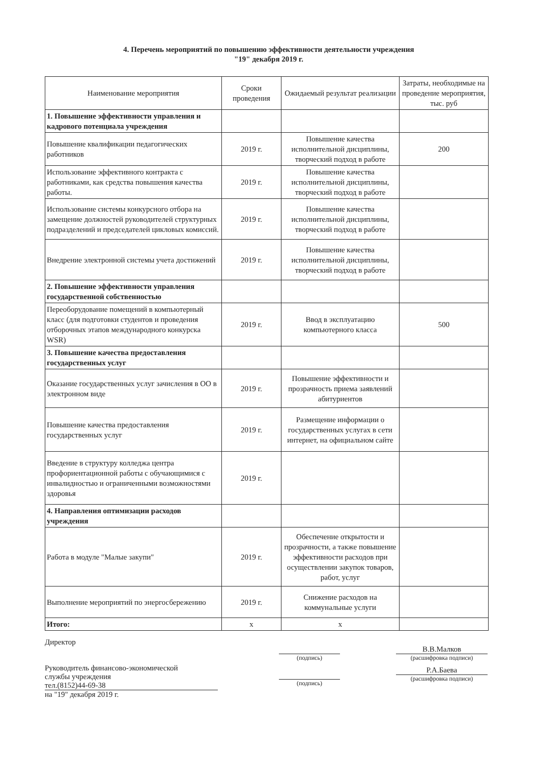4. Перечень мероприятий по повышению эффективности деятельности учреждения
"19" декабря 2019 г.
| Наименование мероприятия | Сроки проведения | Ожидаемый результат реализации | Затраты, необходимые на проведение мероприятия, тыс. руб |
| --- | --- | --- | --- |
| 1. Повышение эффективности управления и кадрового потенциала учреждения | | | |
| Повышение квалификации педагогических работников | 2019 г. | Повышение качества исполнительной дисциплины, творческий подход в работе | 200 |
| Использование эффективного контракта с работниками, как средства повышения качества работы. | 2019 г. | Повышение качества исполнительной дисциплины, творческий подход в работе | |
| Использование системы конкурсного отбора на замещение должностей руководителей структурных подразделений и председателей цикловых комиссий. | 2019 г. | Повышение качества исполнительной дисциплины, творческий подход в работе | |
| Внедрение электронной системы учета достижений | 2019 г. | Повышение качества исполнительной дисциплины, творческий подход в работе | |
| 2. Повышение эффективности управления государственной собственностью | | | |
| Переоборудование помещений в компьютерный класс (для подготовки студентов и проведения отборочных этапов международного конкурска WSR) | 2019 г. | Ввод в эксплуатацию компьютерного класса | 500 |
| 3. Повышение качества предоставления государственных услуг | | | |
| Оказание государственных услуг зачисления в ОО в электронном виде | 2019 г. | Повышение эффективности и прозрачность приема заявлений абитуриентов | |
| Повышение качества предоставления государственных услуг | 2019 г. | Размещение информации о государственных услугах в сети интернет, на официальном сайте | |
| Введение в структуру колледжа центра профориентационной работы с обучающимися с инвалидностью и ограниченными возможностями здоровья | 2019 г. | | |
| 4. Направления оптимизации расходов учреждения | | | |
| Работа в модуле "Малые закупи" | 2019 г. | Обеспечение открытости и прозрачности, а также повышение эффективности расходов при осуществлении закупок товаров, работ, услуг | |
| Выполнение мероприятий по энергосбережению | 2019 г. | Снижение расходов на коммунальные услуги | |
| Итого: | х | х | |
Директор
Руководитель финансово-экономической
службы учреждения
тел.(8152)44-69-38
на "19" декабря 2019 г.
(подпись)
(подпись)
В.В.Малков
(расшифровка подписи)
Р.А.Баева
(расшифровка подписи)